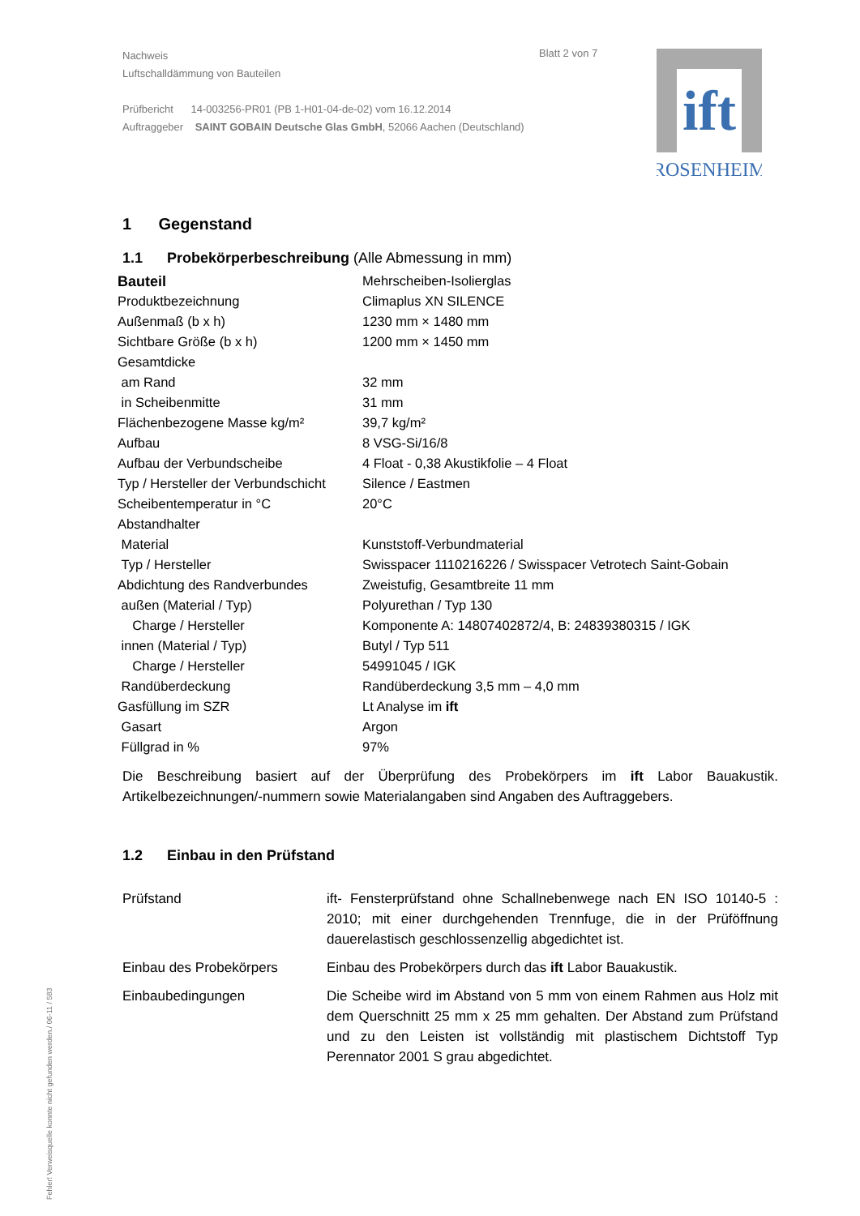Nachweis
Luftschalldämmung von Bauteilen
Prüfbericht 14-003256-PR01 (PB 1-H01-04-de-02) vom 16.12.2014
Auftraggeber SAINT GOBAIN Deutsche Glas GmbH, 52066 Aachen (Deutschland)
Blatt 2 von 7
ift
ROSENHEIM
1 Gegenstand
1.1 Probekörperbeschreibung (Alle Abmessung in mm)
| Bauteil | Mehrscheiben-Isolierglas |
| Produktbezeichnung | Climaplus XN SILENCE |
| Außenmaß (b x h) | 1230 mm × 1480 mm |
| Sichtbare Größe (b x h) | 1200 mm × 1450 mm |
| Gesamtdicke | |
| am Rand | 32 mm |
| in Scheibenmitte | 31 mm |
| Flächenbezogene Masse kg/m² | 39,7 kg/m² |
| Aufbau | 8 VSG-Si/16/8 |
| Aufbau der Verbundscheibe | 4 Float - 0,38 Akustikfolie – 4 Float |
| Typ / Hersteller der Verbundschicht | Silence / Eastmen |
| Scheibentemperatur in °C | 20°C |
| Abstandhalter | |
| Material | Kunststoff-Verbundmaterial |
| Typ / Hersteller | Swisspacer 1110216226 / Swisspacer Vetrotech Saint-Gobain |
| Abdichtung des Randverbundes | Zweistufig, Gesamtbreite 11 mm |
| außen (Material / Typ) | Polyurethan / Typ 130 |
| Charge / Hersteller | Komponente A: 14807402872/4, B: 24839380315 / IGK |
| innen (Material / Typ) | Butyl / Typ 511 |
| Charge / Hersteller | 54991045 / IGK |
| Randüberdeckung | Randüberdeckung 3,5 mm – 4,0 mm |
| Gasfüllung im SZR | Lt Analyse im ift |
| Gasart | Argon |
| Füllgrad in % | 97% |
Die Beschreibung basiert auf der Überprüfung des Probekörpers im ift Labor Bauakustik. Artikelbezeichnungen/-nummern sowie Materialangaben sind Angaben des Auftraggebers.
1.2 Einbau in den Prüfstand
| Prüfstand | ift- Fensterprüfstand ohne Schallnebenwege nach EN ISO 10140-5 : 2010; mit einer durchgehenden Trennfuge, die in der Prüföffnung dauerelastisch geschlossenzellig abgedichtet ist. |
| Einbau des Probekörpers | Einbau des Probekörpers durch das ift Labor Bauakustik. |
| Einbaubedingungen | Die Scheibe wird im Abstand von 5 mm von einem Rahmen aus Holz mit dem Querschnitt 25 mm x 25 mm gehalten. Der Abstand zum Prüfstand und zu den Leisten ist vollständig mit plastischem Dichtstoff Typ Perennator 2001 S grau abgedichtet. |
Fehler! Verweisquelle konnte nicht gefunden werden./ 06-11 / 583